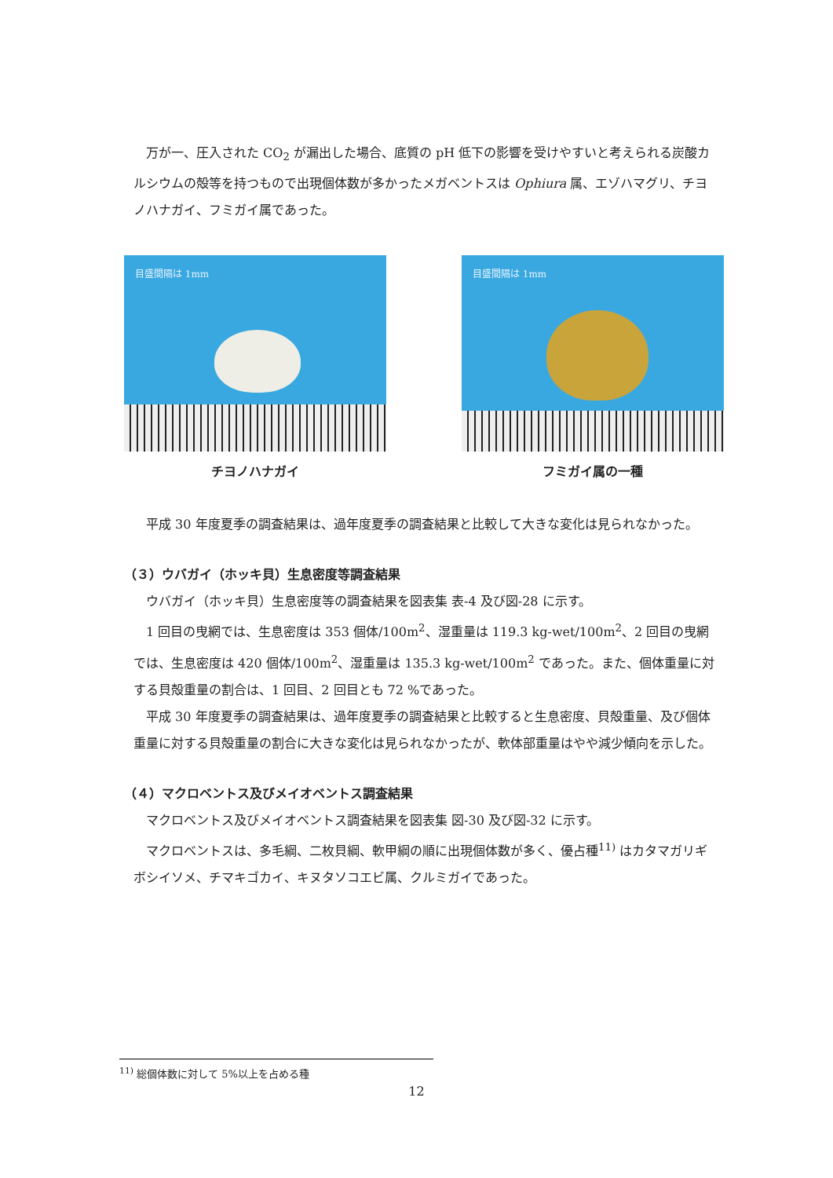万が一、圧入された CO<sub>2</sub> が漏出した場合、底質の pH 低下の影響を受けやすいと考えられる炭酸カルシウムの殻等を持つもので出現個体数が多かったメガベントスは Ophiura 属、エゾハマグリ、チヨノハナガイ、フミガイ属であった。
目盛間隔は 1mm
チヨノハナガイ
目盛間隔は 1mm
フミガイ属の一種
平成 30 年度夏季の調査結果は、過年度夏季の調査結果と比較して大きな変化は見られなかった。
（３）ウバガイ（ホッキ貝）生息密度等調査結果
ウバガイ（ホッキ貝）生息密度等の調査結果を図表集 表-4 及び図-28 に示す。
1 回目の曳網では、生息密度は 353 個体/100m<sup>2</sup>、湿重量は 119.3 kg-wet/100m<sup>2</sup>、2 回目の曳網では、生息密度は 420 個体/100m<sup>2</sup>、湿重量は 135.3 kg-wet/100m<sup>2</sup> であった。また、個体重量に対する貝殻重量の割合は、1 回目、2 回目とも 72 %であった。
平成 30 年度夏季の調査結果は、過年度夏季の調査結果と比較すると生息密度、貝殻重量、及び個体重量に対する貝殻重量の割合に大きな変化は見られなかったが、軟体部重量はやや減少傾向を示した。
（４）マクロベントス及びメイオベントス調査結果
マクロベントス及びメイオベントス調査結果を図表集 図-30 及び図-32 に示す。
マクロベントスは、多毛綱、二枚貝綱、軟甲綱の順に出現個体数が多く、優占種<sup>11)</sup> はカタマガリギボシイソメ、チマキゴカイ、キヌタソコエビ属、クルミガイであった。
<sup>11)</sup> 総個体数に対して 5%以上を占める種
12